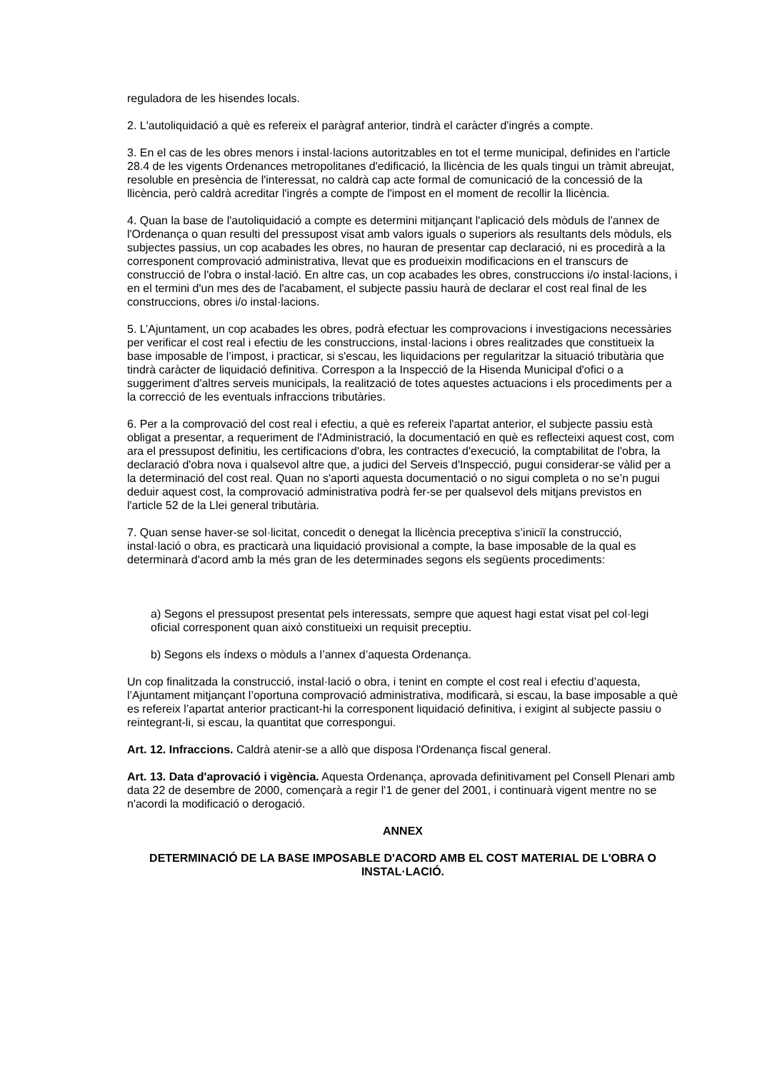reguladora de les hisendes locals.
2. L'autoliquidació a què es refereix el paràgraf anterior, tindrà el caràcter d'ingrés a compte.
3. En el cas de les obres menors i instal·lacions autoritzables en tot el terme municipal, definides en l'article 28.4 de les vigents Ordenances metropolitanes d'edificació, la llicència de les quals tingui un tràmit abreujat, resoluble en presència de l'interessat, no caldrà cap acte formal de comunicació de la concessió de la llicència, però caldrà acreditar l'ingrés a compte de l'impost en el moment de recollir la llicència.
4. Quan la base de l'autoliquidació a compte es determini mitjançant l'aplicació dels mòduls de l'annex de l'Ordenança o quan resulti del pressupost visat amb valors iguals o superiors als resultants dels mòduls, els subjectes passius, un cop acabades les obres, no hauran de presentar cap declaració, ni es procedirà a la corresponent comprovació administrativa, llevat que es produeixin modificacions en el transcurs de construcció de l'obra o instal·lació. En altre cas, un cop acabades les obres, construccions i/o instal·lacions, i en el termini d'un mes des de l'acabament, el subjecte passiu haurà de declarar el cost real final de les construccions, obres i/o instal·lacions.
5. L’Ajuntament, un cop acabades les obres, podrà efectuar les comprovacions i investigacions necessàries per verificar el cost real i efectiu de les construccions, instal·lacions i obres realitzades que constitueix la base imposable de l’impost, i practicar, si s'escau, les liquidacions per regularitzar la situació tributària que tindrà caràcter de liquidació definitiva. Correspon a la Inspecció de la Hisenda Municipal d'ofici o a suggeriment d'altres serveis municipals, la realització de totes aquestes actuacions i els procediments per a la correcció de les eventuals infraccions tributàries.
6. Per a la comprovació del cost real i efectiu, a què es refereix l'apartat anterior, el subjecte passiu està obligat a presentar, a requeriment de l'Administració, la documentació en què es reflecteixi aquest cost, com ara el pressupost definitiu, les certificacions d'obra, les contractes d'execució, la comptabilitat de l'obra, la declaració d'obra nova i qualsevol altre que, a judici del Serveis d'Inspecció, pugui considerar-se vàlid per a la determinació del cost real. Quan no s'aporti aquesta documentació o no sigui completa o no se’n pugui deduir aquest cost, la comprovació administrativa podrà fer-se per qualsevol dels mitjans previstos en l'article 52 de la Llei general tributària.
7. Quan sense haver-se sol·licitat, concedit o denegat la llicència preceptiva s’iniciï la construcció, instal·lació o obra, es practicarà una liquidació provisional a compte, la base imposable de la qual es determinarà d'acord amb la més gran de les determinades segons els següents procediments:
a) Segons el pressupost presentat pels interessats, sempre que aquest hagi estat visat pel col·legi oficial corresponent quan això constitueixi un requisit preceptiu.
b) Segons els índexs o mòduls a l’annex d’aquesta Ordenança.
Un cop finalitzada la construcció, instal·lació o obra, i tenint en compte el cost real i efectiu d’aquesta, l’Ajuntament mitjançant l’oportuna comprovació administrativa, modificarà, si escau, la base imposable a què es refereix l’apartat anterior practicant-hi la corresponent liquidació definitiva, i exigint al subjecte passiu o reintegrant-li, si escau, la quantitat que correspongui.
Art. 12. Infraccions. Caldrà atenir-se a allò que disposa l'Ordenança fiscal general.
Art. 13. Data d'aprovació i vigència. Aquesta Ordenança, aprovada definitivament pel Consell Plenari amb data 22 de desembre de 2000, començarà a regir l'1 de gener del 2001, i continuarà vigent mentre no se n'acordi la modificació o derogació.
ANNEX
DETERMINACIÓ DE LA BASE IMPOSABLE D'ACORD AMB EL COST MATERIAL DE L'OBRA O INSTAL·LACIÓ.